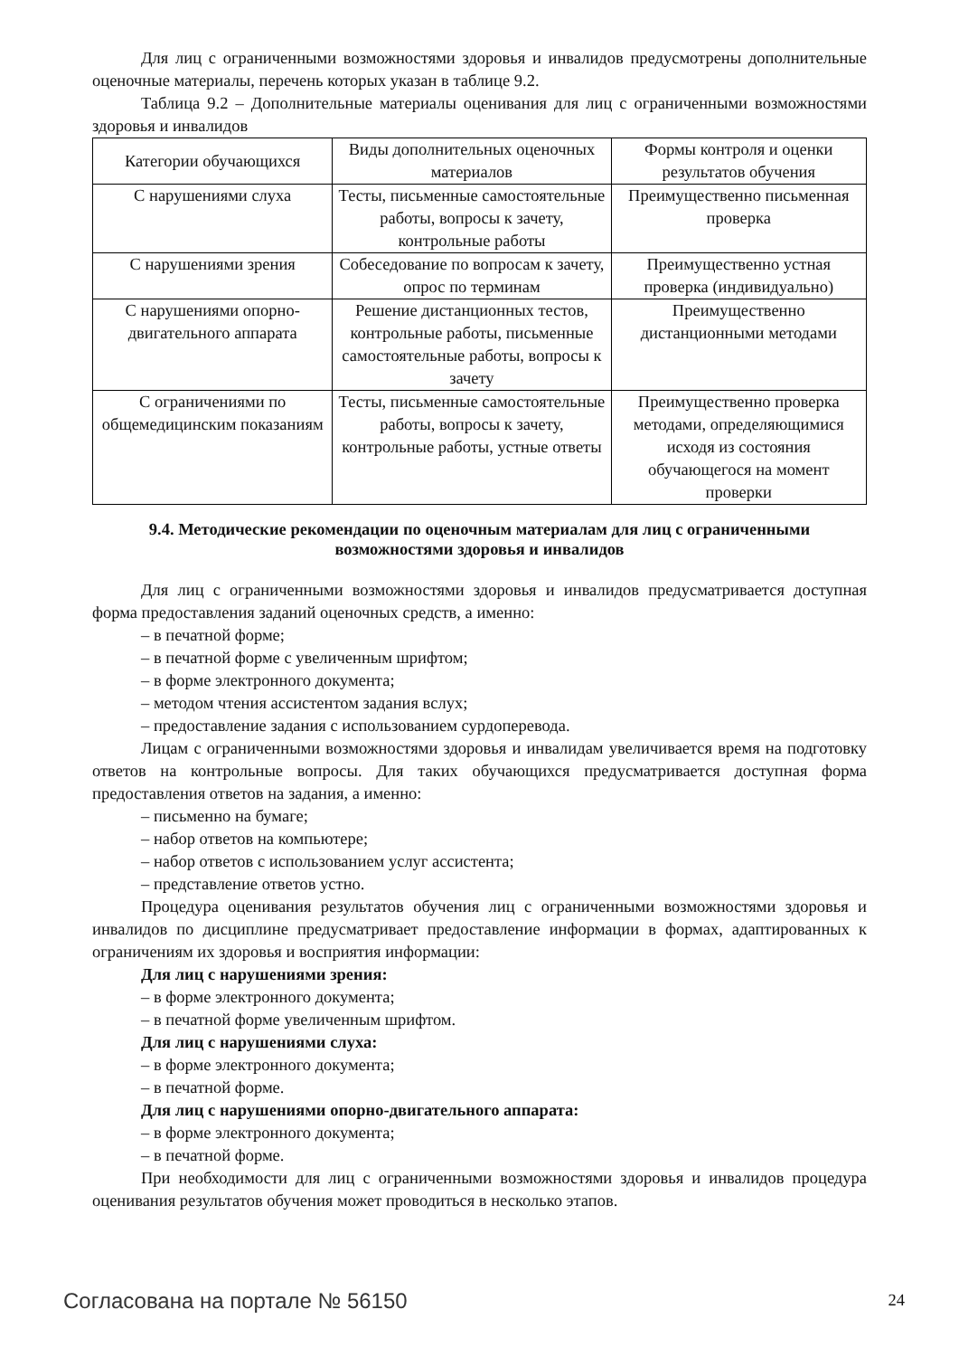Для лиц с ограниченными возможностями здоровья и инвалидов предусмотрены дополнительные оценочные материалы, перечень которых указан в таблице 9.2.
Таблица 9.2 – Дополнительные материалы оценивания для лиц с ограниченными возможностями здоровья и инвалидов
| Категории обучающихся | Виды дополнительных оценочных материалов | Формы контроля и оценки результатов обучения |
| --- | --- | --- |
| С нарушениями слуха | Тесты, письменные самостоятельные работы, вопросы к зачету, контрольные работы | Преимущественно письменная проверка |
| С нарушениями зрения | Собеседование по вопросам к зачету, опрос по терминам | Преимущественно устная проверка (индивидуально) |
| С нарушениями опорно-двигательного аппарата | Решение дистанционных тестов, контрольные работы, письменные самостоятельные работы, вопросы к зачету | Преимущественно дистанционными методами |
| С ограничениями по общемедицинским показаниям | Тесты, письменные самостоятельные работы, вопросы к зачету, контрольные работы, устные ответы | Преимущественно проверка методами, определяющимися исходя из состояния обучающегося на момент проверки |
9.4. Методические рекомендации по оценочным материалам для лиц с ограниченными возможностями здоровья и инвалидов
Для лиц с ограниченными возможностями здоровья и инвалидов предусматривается доступная форма предоставления заданий оценочных средств, а именно:
– в печатной форме;
– в печатной форме с увеличенным шрифтом;
– в форме электронного документа;
– методом чтения ассистентом задания вслух;
– предоставление задания с использованием сурдоперевода.
Лицам с ограниченными возможностями здоровья и инвалидам увеличивается время на подготовку ответов на контрольные вопросы. Для таких обучающихся предусматривается доступная форма предоставления ответов на задания, а именно:
– письменно на бумаге;
– набор ответов на компьютере;
– набор ответов с использованием услуг ассистента;
– представление ответов устно.
Процедура оценивания результатов обучения лиц с ограниченными возможностями здоровья и инвалидов по дисциплине предусматривает предоставление информации в формах, адаптированных к ограничениям их здоровья и восприятия информации:
Для лиц с нарушениями зрения:
– в форме электронного документа;
– в печатной форме увеличенным шрифтом.
Для лиц с нарушениями слуха:
– в форме электронного документа;
– в печатной форме.
Для лиц с нарушениями опорно-двигательного аппарата:
– в форме электронного документа;
– в печатной форме.
При необходимости для лиц с ограниченными возможностями здоровья и инвалидов процедура оценивания результатов обучения может проводиться в несколько этапов.
Согласована на портале № 56150 24